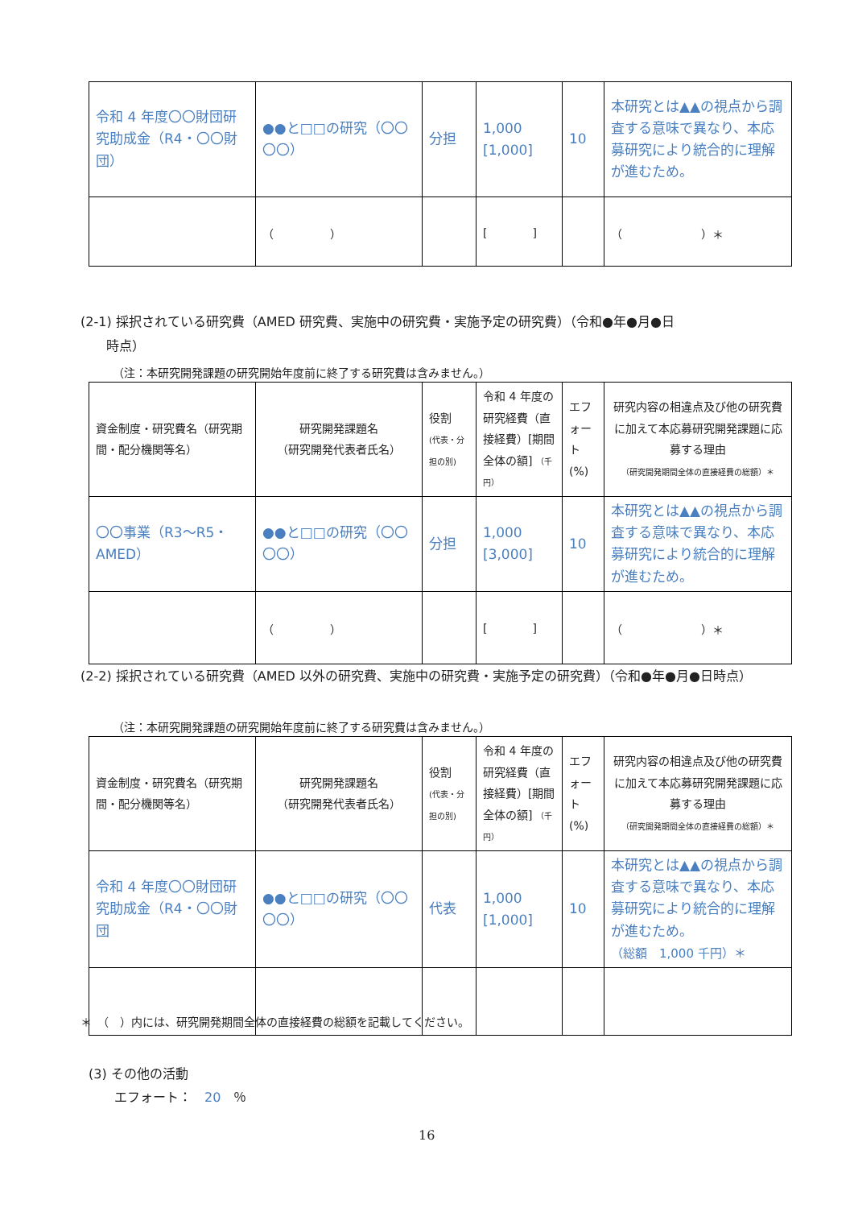| 令和 4 年度〇〇財団研究助成金（R4・〇〇財団） | ●●と□□の研究（〇〇〇〇） | 分担 | 1,000 [1,000] | 10 | 本研究とは▲▲の視点から調査する意味で異なり、本応募研究により統合的に理解が進むため。 |
| | （ ） | | [ ] | | （ ）＊ |
(2-1) 採択されている研究費（AMED 研究費、実施中の研究費・実施予定の研究費）（令和●年●月●日
　　時点）
（注：本研究開発課題の研究開始年度前に終了する研究費は含みません。）
| 資金制度・研究費名（研究期間・配分機関等名） | 研究開発課題名 （研究開発代表者氏名） | 役割 (代表・分担の別) | 令和 4 年度の研究経費（直接経費）[期間全体の額] （千円） | エフォート (%) | 研究内容の相違点及び他の研究費に加えて本応募研究開発課題に応募する理由 （研究開発期間全体の直接経費の総額）＊ |
| --- | --- | --- | --- | --- | --- |
| 〇〇事業（R3～R5・AMED） | ●●と□□の研究（〇〇〇〇） | 分担 | 1,000 [3,000] | 10 | 本研究とは▲▲の視点から調査する意味で異なり、本応募研究により統合的に理解が進むため。 |
| | （ ） | | [ ] | | （ ）＊ |
(2-2) 採択されている研究費（AMED 以外の研究費、実施中の研究費・実施予定の研究費）（令和●年●月●日時点）
（注：本研究開発課題の研究開始年度前に終了する研究費は含みません。）
| 資金制度・研究費名（研究期間・配分機関等名） | 研究開発課題名 （研究開発代表者氏名） | 役割 (代表・分担の別) | 令和 4 年度の研究経費（直接経費）[期間全体の額] （千円） | エフォート (%) | 研究内容の相違点及び他の研究費に加えて本応募研究開発課題に応募する理由 （研究開発期間全体の直接経費の総額）＊ |
| --- | --- | --- | --- | --- | --- |
| 令和 4 年度〇〇財団研究助成金（R4・〇〇財団 | ●●と□□の研究（〇〇〇〇） | 代表 | 1,000 [1,000] | 10 | 本研究とは▲▲の視点から調査する意味で異なり、本応募研究により統合的に理解が進むため。 （総額 1,000 千円）＊ |
＊　（　）内には、研究開発期間全体の直接経費の総額を記載してください。
(3) その他の活動
　　エフォート：　20　％
16